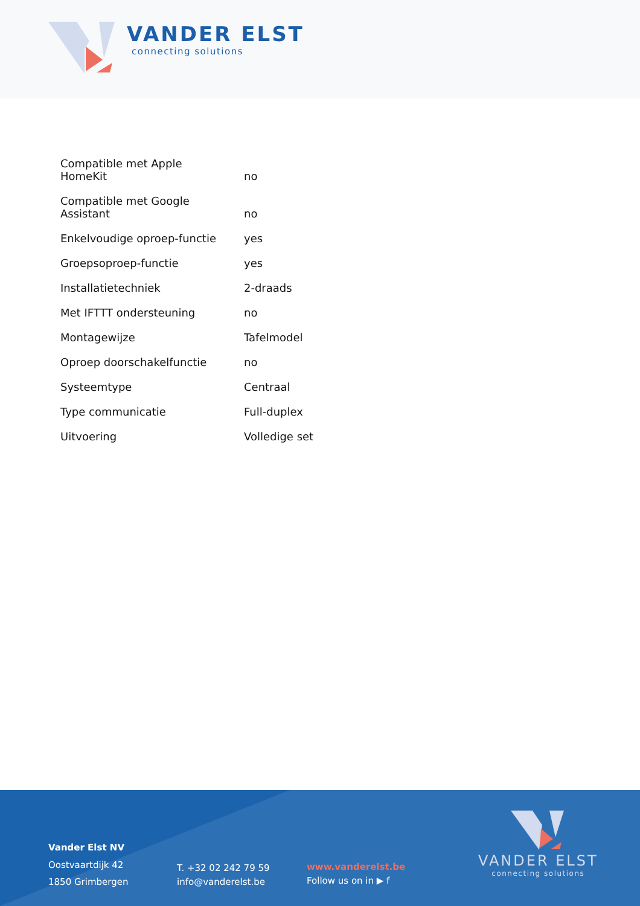VANDER ELST
connecting solutions
| Compatible met Apple HomeKit | no |
| Compatible met Google Assistant | no |
| Enkelvoudige oproep-functie | yes |
| Groepsoproep-functie | yes |
| Installatietechniek | 2-draads |
| Met IFTTT ondersteuning | no |
| Montagewijze | Tafelmodel |
| Oproep doorschakelfunctie | no |
| Systeemtype | Centraal |
| Type communicatie | Full-duplex |
| Uitvoering | Volledige set |
Vander Elst NV
Oostvaartdijk 42
1850 Grimbergen
T. +32 02 242 79 59
info@vanderelst.be
www.vanderelst.be
Follow us on in ▶ f
VANDER ELST
connecting solutions